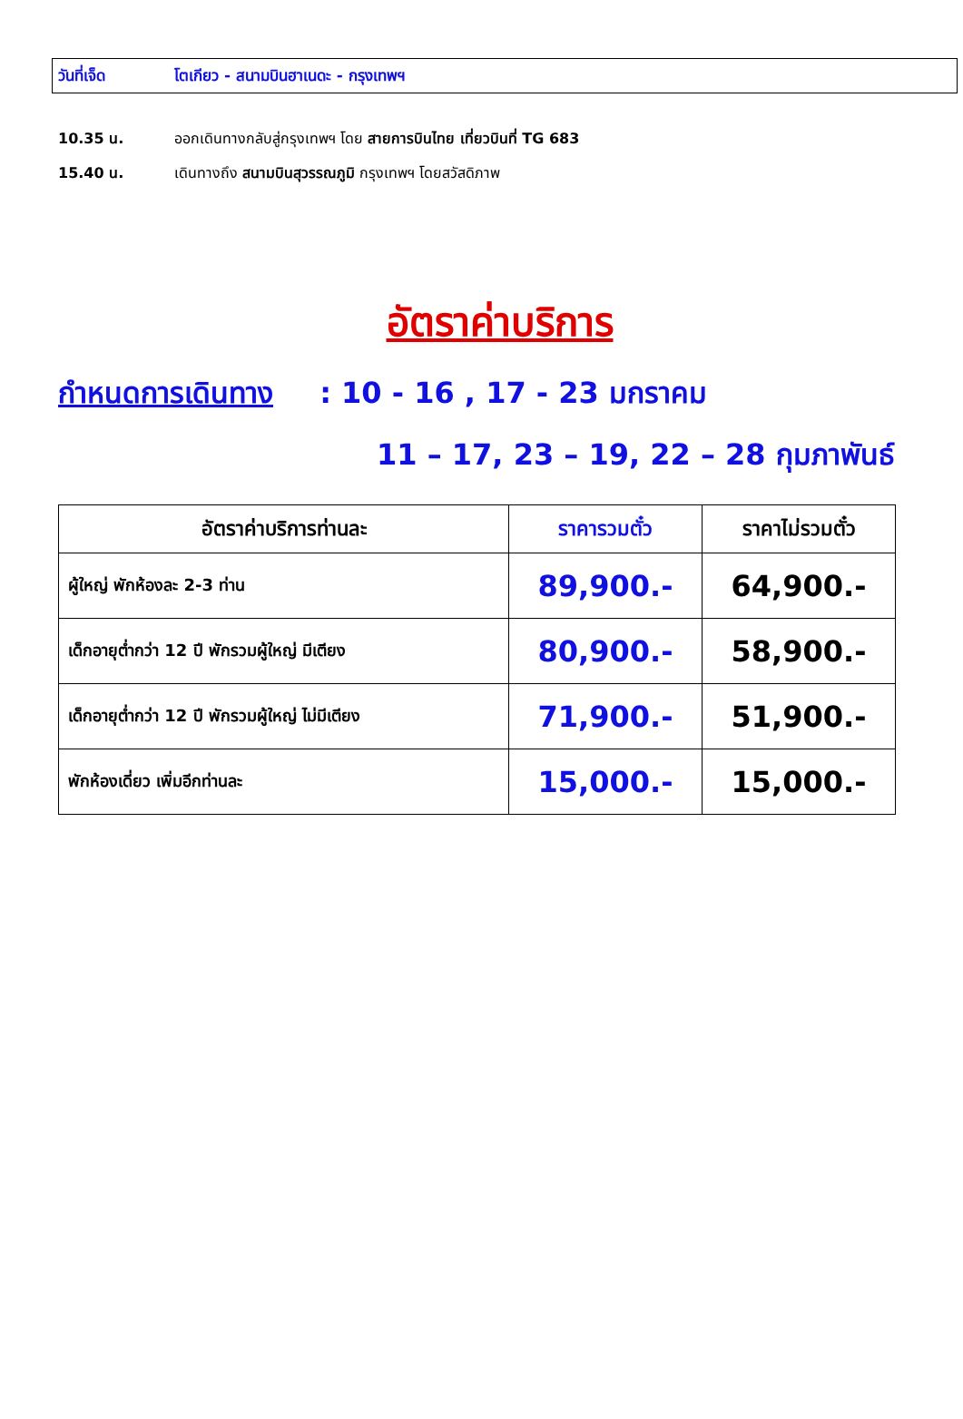วันที่เจ็ด โตเกียว - สนามบินฮาเนดะ - กรุงเทพฯ
10.35 น. ออกเดินทางกลับสู่กรุงเทพฯ โดย สายการบินไทย เที่ยวบินที่ TG 683
15.40 น. เดินทางถึง สนามบินสุวรรณภูมิ กรุงเทพฯ โดยสวัสดิภาพ
อัตราค่าบริการ
กำหนดการเดินทาง : 10 - 16 , 17 - 23 มกราคม
11 – 17, 23 – 19, 22 – 28 กุมภาพันธ์
| อัตราค่าบริการท่านละ | ราคารวมตั๋ว | ราคาไม่รวมตั๋ว |
| --- | --- | --- |
| ผู้ใหญ่ พักห้องละ 2-3 ท่าน | 89,900.- | 64,900.- |
| เด็กอายุต่ำกว่า 12 ปี พักรวมผู้ใหญ่ มีเตียง | 80,900.- | 58,900.- |
| เด็กอายุต่ำกว่า 12 ปี พักรวมผู้ใหญ่ ไม่มีเตียง | 71,900.- | 51,900.- |
| พักห้องเดี่ยว เพิ่มอีกท่านละ | 15,000.- | 15,000.- |